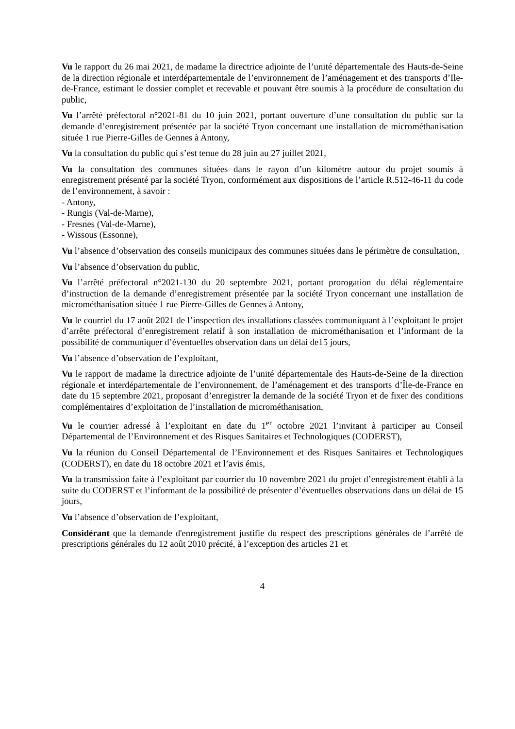Vu le rapport du 26 mai 2021, de madame la directrice adjointe de l’unité départementale des Hauts-de-Seine de la direction régionale et interdépartementale de l’environnement de l’aménagement et des transports d’Ile-de-France, estimant le dossier complet et recevable et pouvant être soumis à la procédure de consultation du public,
Vu l’arrêté préfectoral n°2021-81 du 10 juin 2021, portant ouverture d’une consultation du public sur la demande d’enregistrement présentée par la société Tryon concernant une installation de microméthanisation située 1 rue Pierre-Gilles de Gennes à Antony,
Vu la consultation du public qui s’est tenue du 28 juin au 27 juillet 2021,
Vu la consultation des communes situées dans le rayon d’un kilomètre autour du projet soumis à enregistrement présenté par la société Tryon, conformément aux dispositions de l’article R.512-46-11 du code de l’environnement, à savoir :
- Antony,
- Rungis (Val-de-Marne),
- Fresnes (Val-de-Marne),
- Wissous (Essonne),
Vu l’absence d’observation des conseils municipaux des communes situées dans le périmètre de consultation,
Vu l’absence d’observation du public,
Vu l’arrêté préfectoral n°2021-130 du 20 septembre 2021, portant prorogation du délai réglementaire d’instruction de la demande d’enregistrement présentée par la société Tryon concernant une installation de microméthanisation située 1 rue Pierre-Gilles de Gennes à Antony,
Vu le courriel du 17 août 2021 de l’inspection des installations classées communiquant à l’exploitant le projet d’arrête préfectoral d’enregistrement relatif à son installation de microméthanisation et l’informant de la possibilité de communiquer d’éventuelles observation dans un délai de15 jours,
Vu l’absence d’observation de l’exploitant,
Vu le rapport de madame la directrice adjointe de l’unité départementale des Hauts-de-Seine de la direction régionale et interdépartementale de l’environnement, de l’aménagement et des transports d’Île-de-France en date du 15 septembre 2021, proposant d’enregistrer la demande de la société Tryon et de fixer des conditions complémentaires d’exploitation de l’installation de microméthanisation,
Vu le courrier adressé à l’exploitant en date du 1<sup>er</sup> octobre 2021 l’invitant à participer au Conseil Départemental de l’Environnement et des Risques Sanitaires et Technologiques (CODERST),
Vu la réunion du Conseil Départemental de l’Environnement et des Risques Sanitaires et Technologiques (CODERST), en date du 18 octobre 2021 et l’avis émis,
Vu la transmission faite à l’exploitant par courrier du 10 novembre 2021 du projet d’enregistrement établi à la suite du CODERST et l’informant de la possibilité de présenter d’éventuelles observations dans un délai de 15 jours,
Vu l’absence d’observation de l’exploitant,
Considérant que la demande d'enregistrement justifie du respect des prescriptions générales de l’arrêté de prescriptions générales du 12 août 2010 précité, à l’exception des articles 21 et
4